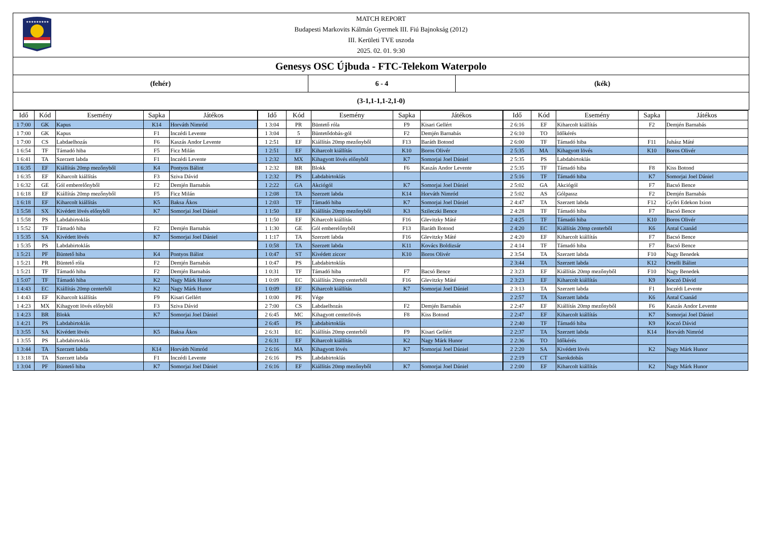★★★★★★★★★
MATCH REPORT
Budapesti Markovits Kálmán Gyermek III. Fiú Bajnokság (2012)
III. Kerületi TVE uszoda
2025. 02. 01. 9:30
Genesys OSC Újbuda - FTC-Telekom Waterpolo
(fehér) 6 - 4 (kék)
(3-1,1-1,1-2,1-0)
| Idő | Kód | Esemény | Sapka | Játékos | Idő | Kód | Esemény | Sapka | Játékos | Idő | Kód | Esemény | Sapka | Játékos |
| --- | --- | --- | --- | --- | --- | --- | --- | --- | --- | --- | --- | --- | --- | --- |
| 1 7:00 | GK | Kapus | K14 | Horváth Nimród | 1 3:04 | PR | Büntető róla | F9 | Kisari Gellért | 2 6:16 | EF | Kiharcolt kiállítás | F2 | Demjén Barnabás |
| 1 7:00 | GK | Kapus | F1 | Inczédi Levente | 1 3:04 | 5 | Büntetődobás-gól | F2 | Demjén Barnabás | 2 6:10 | TO | Időkérés | | |
| 1 7:00 | CS | Labdaelhozás | F6 | Kaszás Andor Levente | 1 2:51 | EF | Kiállítás 20mp mezőnyből | F13 | Baráth Botond | 2 6:00 | TF | Támadó hiba | F11 | Juhász Máté |
| 1 6:54 | TF | Támadó hiba | F5 | Ficz Milán | 1 2:51 | EF | Kiharcolt kiállítás | K10 | Boros Olivér | 2 5:35 | MA | Kihagyott lövés | K10 | Boros Olivér |
| 1 6:41 | TA | Szerzett labda | F1 | Inczédi Levente | 1 2:32 | MX | Kihagyott lövés előnyből | K7 | Somorjai Joel Dániel | 2 5:35 | PS | Labdabirtoklás | | |
| 1 6:35 | EF | Kiállítás 20mp mezőnyből | K4 | Pontyos Bálint | 1 2:32 | BR | Blokk | F6 | Kaszás Andor Levente | 2 5:35 | TF | Támadó hiba | F8 | Kiss Botond |
| 1 6:35 | EF | Kiharcolt kiállítás | F3 | Sziva Dávid | 1 2:32 | PS | Labdabirtoklás | | | 2 5:16 | TF | Támadó hiba | K7 | Somorjai Joel Dániel |
| 1 6:32 | GE | Gól emberelőnyből | F2 | Demjén Barnabás | 1 2:22 | GA | Akciógól | K7 | Somorjai Joel Dániel | 2 5:02 | GA | Akciógól | F7 | Bacsó Bence |
| 1 6:18 | EF | Kiállítás 20mp mezőnyből | F5 | Ficz Milán | 1 2:08 | TA | Szerzett labda | K14 | Horváth Nimród | 2 5:02 | AS | Gólpassz | F2 | Demjén Barnabás |
| 1 6:18 | EF | Kiharcolt kiállítás | K5 | Baksa Ákos | 1 2:03 | TF | Támadó hiba | K7 | Somorjai Joel Dániel | 2 4:47 | TA | Szerzett labda | F12 | Győri Edekon Ixion |
| 1 5:58 | SX | Kivédett lövés előnyből | K7 | Somorjai Joel Dániel | 1 1:50 | EF | Kiállítás 20mp mezőnyből | K3 | Szileczki Bence | 2 4:28 | TF | Támadó hiba | F7 | Bacsó Bence |
| 1 5:58 | PS | Labdabirtoklás | | | 1 1:50 | EF | Kiharcolt kiállítás | F16 | Glevitzky Máté | 2 4:25 | TF | Támadó hiba | K10 | Boros Olivér |
| 1 5:52 | TF | Támadó hiba | F2 | Demjén Barnabás | 1 1:30 | GE | Gól emberelőnyből | F13 | Baráth Botond | 2 4:20 | EC | Kiállítás 20mp centerből | K6 | Antal Csanád |
| 1 5:35 | SA | Kivédett lövés | K7 | Somorjai Joel Dániel | 1 1:17 | TA | Szerzett labda | F16 | Glevitzky Máté | 2 4:20 | EF | Kiharcolt kiállítás | F7 | Bacsó Bence |
| 1 5:35 | PS | Labdabirtoklás | | | 1 0:58 | TA | Szerzett labda | K11 | Kovács Boldizsár | 2 4:14 | TF | Támadó hiba | F7 | Bacsó Bence |
| 1 5:21 | PF | Büntető hiba | K4 | Pontyos Bálint | 1 0:47 | ST | Kivédett ziccer | K10 | Boros Olivér | 2 3:54 | TA | Szerzett labda | F10 | Nagy Benedek |
| 1 5:21 | PR | Büntető róla | F2 | Demjén Barnabás | 1 0:47 | PS | Labdabirtoklás | | | 2 3:44 | TA | Szerzett labda | K12 | Ortelli Bálint |
| 1 5:21 | TF | Támadó hiba | F2 | Demjén Barnabás | 1 0:31 | TF | Támadó hiba | F7 | Bacsó Bence | 2 3:23 | EF | Kiállítás 20mp mezőnyből | F10 | Nagy Benedek |
| 1 5:07 | TF | Támadó hiba | K2 | Nagy Márk Hunor | 1 0:09 | EC | Kiállítás 20mp centerből | F16 | Glevitzky Máté | 2 3:23 | EF | Kiharcolt kiállítás | K9 | Koczó Dávid |
| 1 4:43 | EC | Kiállítás 20mp centerből | K2 | Nagy Márk Hunor | 1 0:09 | EF | Kiharcolt kiállítás | K7 | Somorjai Joel Dániel | 2 3:13 | TA | Szerzett labda | F1 | Inczédi Levente |
| 1 4:43 | EF | Kiharcolt kiállítás | F9 | Kisari Gellért | 1 0:00 | PE | Vége | | | 2 2:57 | TA | Szerzett labda | K6 | Antal Csanád |
| 1 4:23 | MX | Kihagyott lövés előnyből | F3 | Sziva Dávid | 2 7:00 | CS | Labdaelhozás | F2 | Demjén Barnabás | 2 2:47 | EF | Kiállítás 20mp mezőnyből | F6 | Kaszás Andor Levente |
| 1 4:23 | BR | Blokk | K7 | Somorjai Joel Dániel | 2 6:45 | MC | Kihagyott centerlövés | F8 | Kiss Botond | 2 2:47 | EF | Kiharcolt kiállítás | K7 | Somorjai Joel Dániel |
| 1 4:21 | PS | Labdabirtoklás | | | 2 6:45 | PS | Labdabirtoklás | | | 2 2:40 | TF | Támadó hiba | K9 | Koczó Dávid |
| 1 3:55 | SA | Kivédett lövés | K5 | Baksa Ákos | 2 6:31 | EC | Kiállítás 20mp centerből | F9 | Kisari Gellért | 2 2:37 | TA | Szerzett labda | K14 | Horváth Nimród |
| 1 3:55 | PS | Labdabirtoklás | | | 2 6:31 | EF | Kiharcolt kiállítás | K2 | Nagy Márk Hunor | 2 2:36 | TO | Időkérés | | |
| 1 3:44 | TA | Szerzett labda | K14 | Horváth Nimród | 2 6:16 | MA | Kihagyott lövés | K7 | Somorjai Joel Dániel | 2 2:20 | SA | Kivédett lövés | K2 | Nagy Márk Hunor |
| 1 3:18 | TA | Szerzett labda | F1 | Inczédi Levente | 2 6:16 | PS | Labdabirtoklás | | | 2 2:19 | CT | Sarokdobás | | |
| 1 3:04 | PF | Büntető hiba | K7 | Somorjai Joel Dániel | 2 6:16 | EF | Kiállítás 20mp mezőnyből | K7 | Somorjai Joel Dániel | 2 2:00 | EF | Kiharcolt kiállítás | K2 | Nagy Márk Hunor |